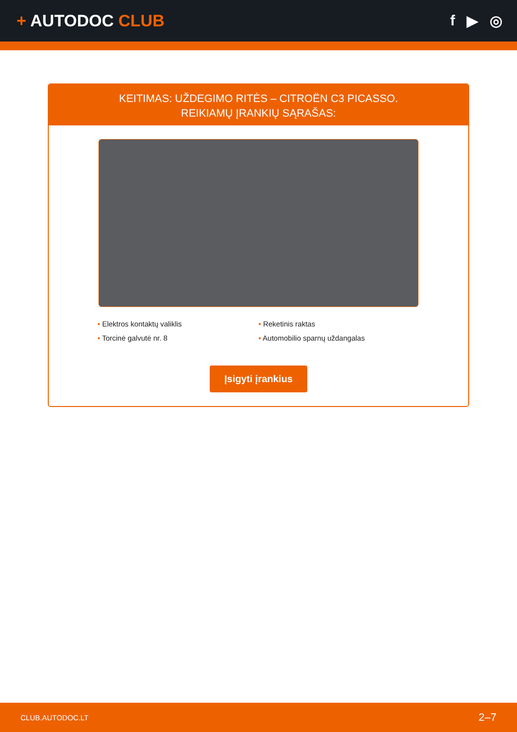+ AUTODOC CLUB f ▶ ◎
KEITIMAS: UŽDEGIMO RITĖS – CITROËN C3 PICASSO.
REIKIAMŲ ĮRANKIŲ SĄRAŠAS:
• Elektros kontaktų valiklis
• Reketinis raktas
• Torcinė galvutė nr. 8
• Automobilio sparnų uždangalas
Įsigyti įrankius
CLUB.AUTODOC.LT 2–7